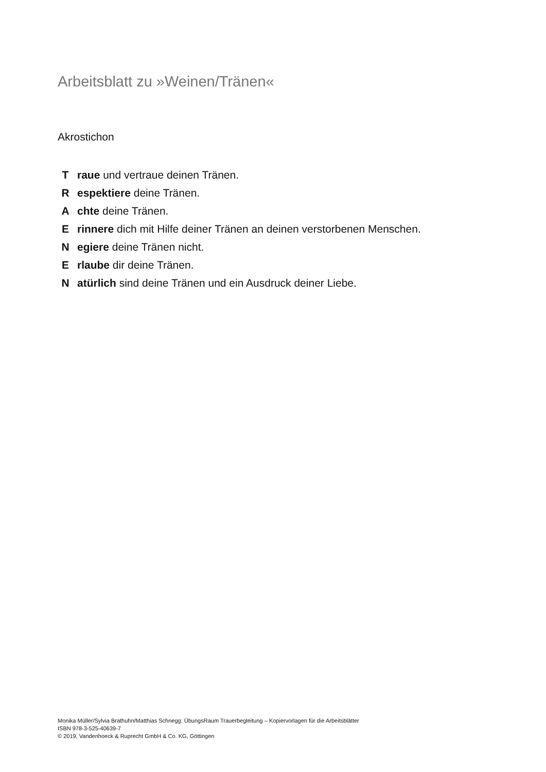Arbeitsblatt zu »Weinen/Tränen«
Akrostichon
T raue und vertraue deinen Tränen.
R espektiere deine Tränen.
A chte deine Tränen.
E rinnere dich mit Hilfe deiner Tränen an deinen verstorbenen Menschen.
N egiere deine Tränen nicht.
E rlaube dir deine Tränen.
N atürlich sind deine Tränen und ein Ausdruck deiner Liebe.
Monika Müller/Sylvia Brathuhn/Matthias Schnegg: ÜbungsRaum Trauerbegleitung – Kopiervorlagen für die Arbeitsblätter
ISBN 978-3-525-40639-7
© 2019, Vandenhoeck & Ruprecht GmbH & Co. KG, Göttingen